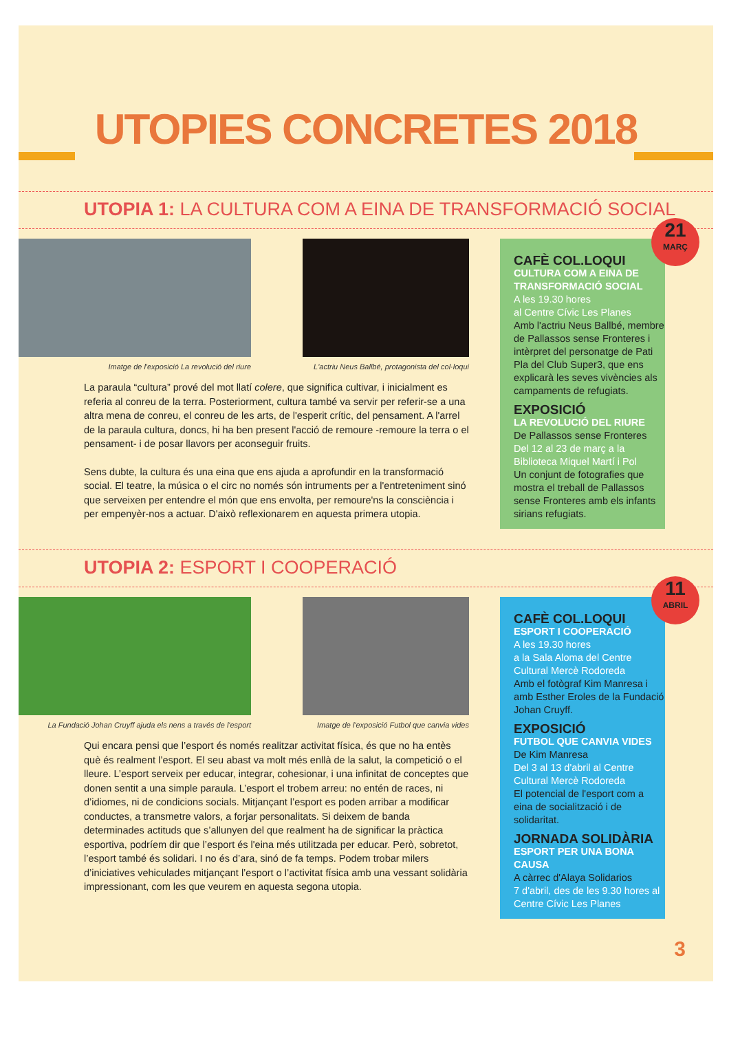UTOPIES CONCRETES 2018
UTOPIA 1: LA CULTURA COM A EINA DE TRANSFORMACIÓ SOCIAL
Imatge de l'exposició La revolució del riure L'actriu Neus Ballbé, protagonista del col·loqui
La paraula “cultura” prové del mot llatí colere, que significa cultivar, i inicialment es referia al conreu de la terra. Posteriorment, cultura també va servir per referir-se a una altra mena de conreu, el conreu de les arts, de l'esperit crític, del pensament. A l'arrel de la paraula cultura, doncs, hi ha ben present l'acció de remoure -remoure la terra o el pensament- i de posar llavors per aconseguir fruits.
Sens dubte, la cultura és una eina que ens ajuda a aprofundir en la transformació social. El teatre, la música o el circ no només són intruments per a l'entreteniment sinó que serveixen per entendre el món que ens envolta, per remoure'ns la consciència i per empenyèr-nos a actuar. D'això reflexionarem en aquesta primera utopia.
21
MARÇ
CAFÈ COL.LOQUI
CULTURA COM A EINA DE TRANSFORMACIÓ SOCIAL
A les 19.30 hores
al Centre Cívic Les Planes
Amb l'actriu Neus Ballbé, membre de Pallassos sense Fronteres i intèrpret del personatge de Pati Pla del Club Super3, que ens explicarà les seves vivències als campaments de refugiats.
EXPOSICIÓ
LA REVOLUCIÓ DEL RIURE
De Pallassos sense Fronteres
Del 12 al 23 de març a la Biblioteca Miquel Martí i Pol
Un conjunt de fotografies que mostra el treball de Pallassos sense Fronteres amb els infants sirians refugiats.
UTOPIA 2: ESPORT I COOPERACIÓ
La Fundació Johan Cruyff ajuda els nens a través de l'esport
Imatge de l'exposició Futbol que canvia vides
Qui encara pensi que l’esport és només realitzar activitat física, és que no ha entès què és realment l’esport. El seu abast va molt més enllà de la salut, la competició o el lleure. L’esport serveix per educar, integrar, cohesionar, i una infinitat de conceptes que donen sentit a una simple paraula. L’esport el trobem arreu: no entén de races, ni d’idiomes, ni de condicions socials. Mitjançant l’esport es poden arribar a modificar conductes, a transmetre valors, a forjar personalitats. Si deixem de banda determinades actituds que s’allunyen del que realment ha de significar la pràctica esportiva, podríem dir que l’esport és l'eina més utilitzada per educar. Però, sobretot, l’esport també és solidari. I no és d’ara, sinó de fa temps. Podem trobar milers d’iniciatives vehiculades mitjançant l’esport o l’activitat física amb una vessant solidària impressionant, com les que veurem en aquesta segona utopia.
11
ABRIL
CAFÈ COL.LOQUI
ESPORT I COOPERACIÓ
A les 19.30 hores
a la Sala Aloma del Centre Cultural Mercè Rodoreda
Amb el fotògraf Kim Manresa i amb Esther Eroles de la Fundació Johan Cruyff.
EXPOSICIÓ
FUTBOL QUE CANVIA VIDES
De Kim Manresa
Del 3 al 13 d'abril al Centre Cultural Mercè Rodoreda
El potencial de l'esport com a eina de socialització i de solidaritat.
JORNADA SOLIDÀRIA
ESPORT PER UNA BONA CAUSA
A càrrec d'Alaya Solidarios
7 d'abril, des de les 9.30 hores al Centre Cívic Les Planes
3